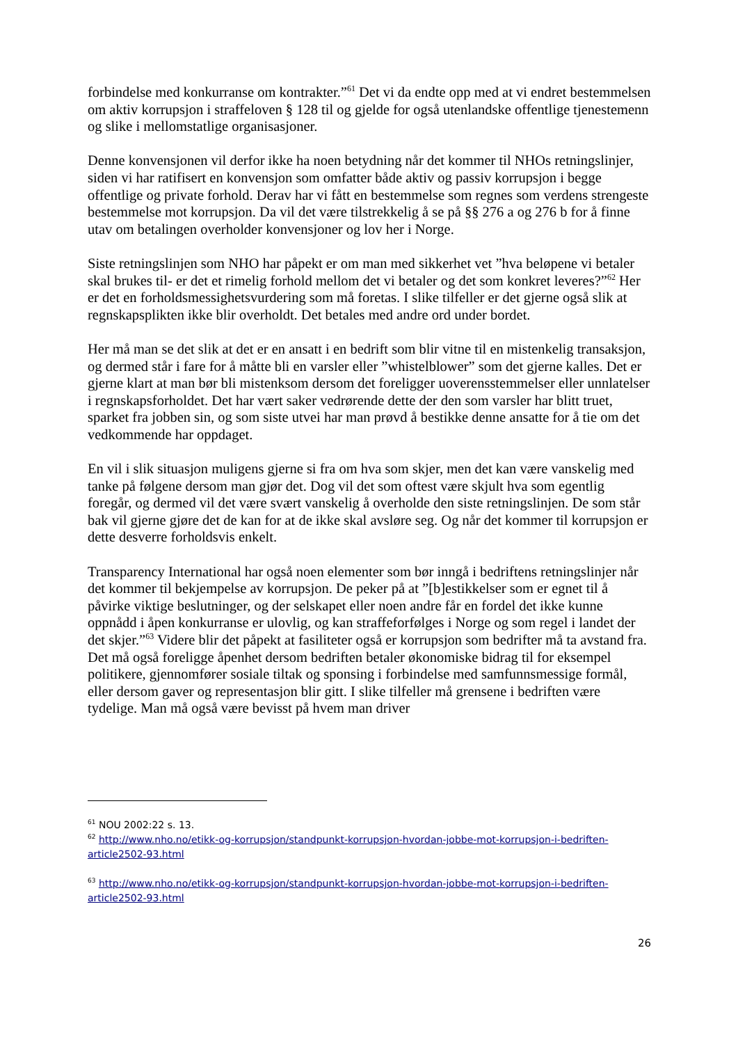forbindelse med konkurranse om kontrakter.”<sup>61</sup> Det vi da endte opp med at vi endret bestemmelsen om aktiv korrupsjon i straffeloven § 128 til og gjelde for også utenlandske offentlige tjenestemenn og slike i mellomstatlige organisasjoner.
Denne konvensjonen vil derfor ikke ha noen betydning når det kommer til NHOs retningslinjer, siden vi har ratifisert en konvensjon som omfatter både aktiv og passiv korrupsjon i begge offentlige og private forhold. Derav har vi fått en bestemmelse som regnes som verdens strengeste bestemmelse mot korrupsjon. Da vil det være tilstrekkelig å se på §§ 276 a og 276 b for å finne utav om betalingen overholder konvensjoner og lov her i Norge.
Siste retningslinjen som NHO har påpekt er om man med sikkerhet vet ”hva beløpene vi betaler skal brukes til- er det et rimelig forhold mellom det vi betaler og det som konkret leveres?”<sup>62</sup> Her er det en forholdsmessighetsvurdering som må foretas. I slike tilfeller er det gjerne også slik at regnskapsplikten ikke blir overholdt. Det betales med andre ord under bordet.
Her må man se det slik at det er en ansatt i en bedrift som blir vitne til en mistenkelig transaksjon, og dermed står i fare for å måtte bli en varsler eller ”whistelblower” som det gjerne kalles. Det er gjerne klart at man bør bli mistenksom dersom det foreligger uoverensstemmelser eller unnlatelser i regnskapsforholdet. Det har vært saker vedrørende dette der den som varsler har blitt truet, sparket fra jobben sin, og som siste utvei har man prøvd å bestikke denne ansatte for å tie om det vedkommende har oppdaget.
En vil i slik situasjon muligens gjerne si fra om hva som skjer, men det kan være vanskelig med tanke på følgene dersom man gjør det. Dog vil det som oftest være skjult hva som egentlig foregår, og dermed vil det være svært vanskelig å overholde den siste retningslinjen. De som står bak vil gjerne gjøre det de kan for at de ikke skal avsløre seg. Og når det kommer til korrupsjon er dette desverre forholdsvis enkelt.
Transparency International har også noen elementer som bør inngå i bedriftens retningslinjer når det kommer til bekjempelse av korrupsjon. De peker på at ”[b]estikkelser som er egnet til å påvirke viktige beslutninger, og der selskapet eller noen andre får en fordel det ikke kunne oppnådd i åpen konkurranse er ulovlig, og kan straffeforfølges i Norge og som regel i landet der det skjer.”<sup>63</sup> Videre blir det påpekt at fasiliteter også er korrupsjon som bedrifter må ta avstand fra. Det må også foreligge åpenhet dersom bedriften betaler økonomiske bidrag til for eksempel politikere, gjennomfører sosiale tiltak og sponsing i forbindelse med samfunnsmessige formål, eller dersom gaver og representasjon blir gitt. I slike tilfeller må grensene i bedriften være tydelige. Man må også være bevisst på hvem man driver
<sup>61</sup> NOU 2002:22 s. 13.
<sup>62</sup> http://www.nho.no/etikk-og-korrupsjon/standpunkt-korrupsjon-hvordan-jobbe-mot-korrupsjon-i-bedriften-article2502-93.html
<sup>63</sup> http://www.nho.no/etikk-og-korrupsjon/standpunkt-korrupsjon-hvordan-jobbe-mot-korrupsjon-i-bedriften-article2502-93.html
26